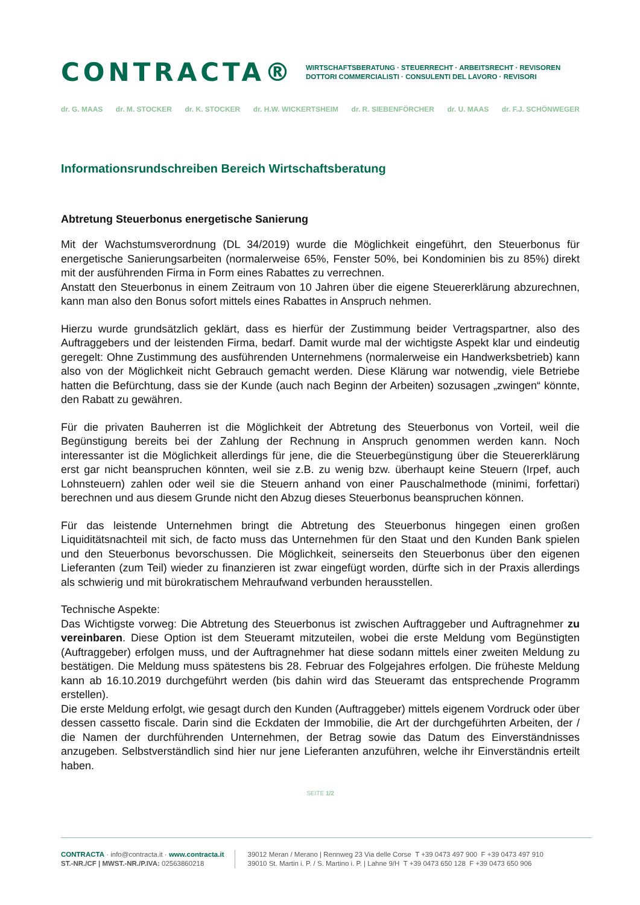CONTRACTA®
WIRTSCHAFTSBERATUNG · STEUERRECHT · ARBEITSRECHT · REVISOREN
DOTTORI COMMERCIALISTI · CONSULENTI DEL LAVORO · REVISORI
dr. G. MAAS dr. M. STOCKER dr. K. STOCKER dr. H.W. WICKERTSHEIM dr. R. SIEBENFÖRCHER dr. U. MAAS dr. F.J. SCHÖNWEGER
Informationsrundschreiben Bereich Wirtschaftsberatung
Abtretung Steuerbonus energetische Sanierung
Mit der Wachstumsverordnung (DL 34/2019) wurde die Möglichkeit eingeführt, den Steuerbonus für energetische Sanierungsarbeiten (normalerweise 65%, Fenster 50%, bei Kondominien bis zu 85%) direkt mit der ausführenden Firma in Form eines Rabattes zu verrechnen.
Anstatt den Steuerbonus in einem Zeitraum von 10 Jahren über die eigene Steuererklärung abzurechnen, kann man also den Bonus sofort mittels eines Rabattes in Anspruch nehmen.
Hierzu wurde grundsätzlich geklärt, dass es hierfür der Zustimmung beider Vertragspartner, also des Auftraggebers und der leistenden Firma, bedarf. Damit wurde mal der wichtigste Aspekt klar und eindeutig geregelt: Ohne Zustimmung des ausführenden Unternehmens (normalerweise ein Handwerksbetrieb) kann also von der Möglichkeit nicht Gebrauch gemacht werden. Diese Klärung war notwendig, viele Betriebe hatten die Befürchtung, dass sie der Kunde (auch nach Beginn der Arbeiten) sozusagen „zwingen“ könnte, den Rabatt zu gewähren.
Für die privaten Bauherren ist die Möglichkeit der Abtretung des Steuerbonus von Vorteil, weil die Begünstigung bereits bei der Zahlung der Rechnung in Anspruch genommen werden kann. Noch interessanter ist die Möglichkeit allerdings für jene, die die Steuerbegünstigung über die Steuererklärung erst gar nicht beanspruchen könnten, weil sie z.B. zu wenig bzw. überhaupt keine Steuern (Irpef, auch Lohnsteuern) zahlen oder weil sie die Steuern anhand von einer Pauschalmethode (minimi, forfettari) berechnen und aus diesem Grunde nicht den Abzug dieses Steuerbonus beanspruchen können.
Für das leistende Unternehmen bringt die Abtretung des Steuerbonus hingegen einen großen Liquiditätsnachteil mit sich, de facto muss das Unternehmen für den Staat und den Kunden Bank spielen und den Steuerbonus bevorschussen. Die Möglichkeit, seinerseits den Steuerbonus über den eigenen Lieferanten (zum Teil) wieder zu finanzieren ist zwar eingefügt worden, dürfte sich in der Praxis allerdings als schwierig und mit bürokratischem Mehraufwand verbunden herausstellen.
Technische Aspekte:
Das Wichtigste vorweg: Die Abtretung des Steuerbonus ist zwischen Auftraggeber und Auftragnehmer zu vereinbaren. Diese Option ist dem Steueramt mitzuteilen, wobei die erste Meldung vom Begünstigten (Auftraggeber) erfolgen muss, und der Auftragnehmer hat diese sodann mittels einer zweiten Meldung zu bestätigen. Die Meldung muss spätestens bis 28. Februar des Folgejahres erfolgen. Die früheste Meldung kann ab 16.10.2019 durchgeführt werden (bis dahin wird das Steueramt das entsprechende Programm erstellen).
Die erste Meldung erfolgt, wie gesagt durch den Kunden (Auftraggeber) mittels eigenem Vordruck oder über dessen cassetto fiscale. Darin sind die Eckdaten der Immobilie, die Art der durchgeführten Arbeiten, der / die Namen der durchführenden Unternehmen, der Betrag sowie das Datum des Einverständnisses anzugeben. Selbstverständlich sind hier nur jene Lieferanten anzuführen, welche ihr Einverständnis erteilt haben.
SEITE 1/2
CONTRACTA · info@contracta.it · www.contracta.it
ST.-NR./CF | MWST.-NR./P.IVA: 02563860218
39012 Meran / Merano | Rennweg 23 Via delle Corse T +39 0473 497 900 F +39 0473 497 910
39010 St. Martin i. P. / S. Martino i. P. | Lahne 9/H T +39 0473 650 128 F +39 0473 650 906